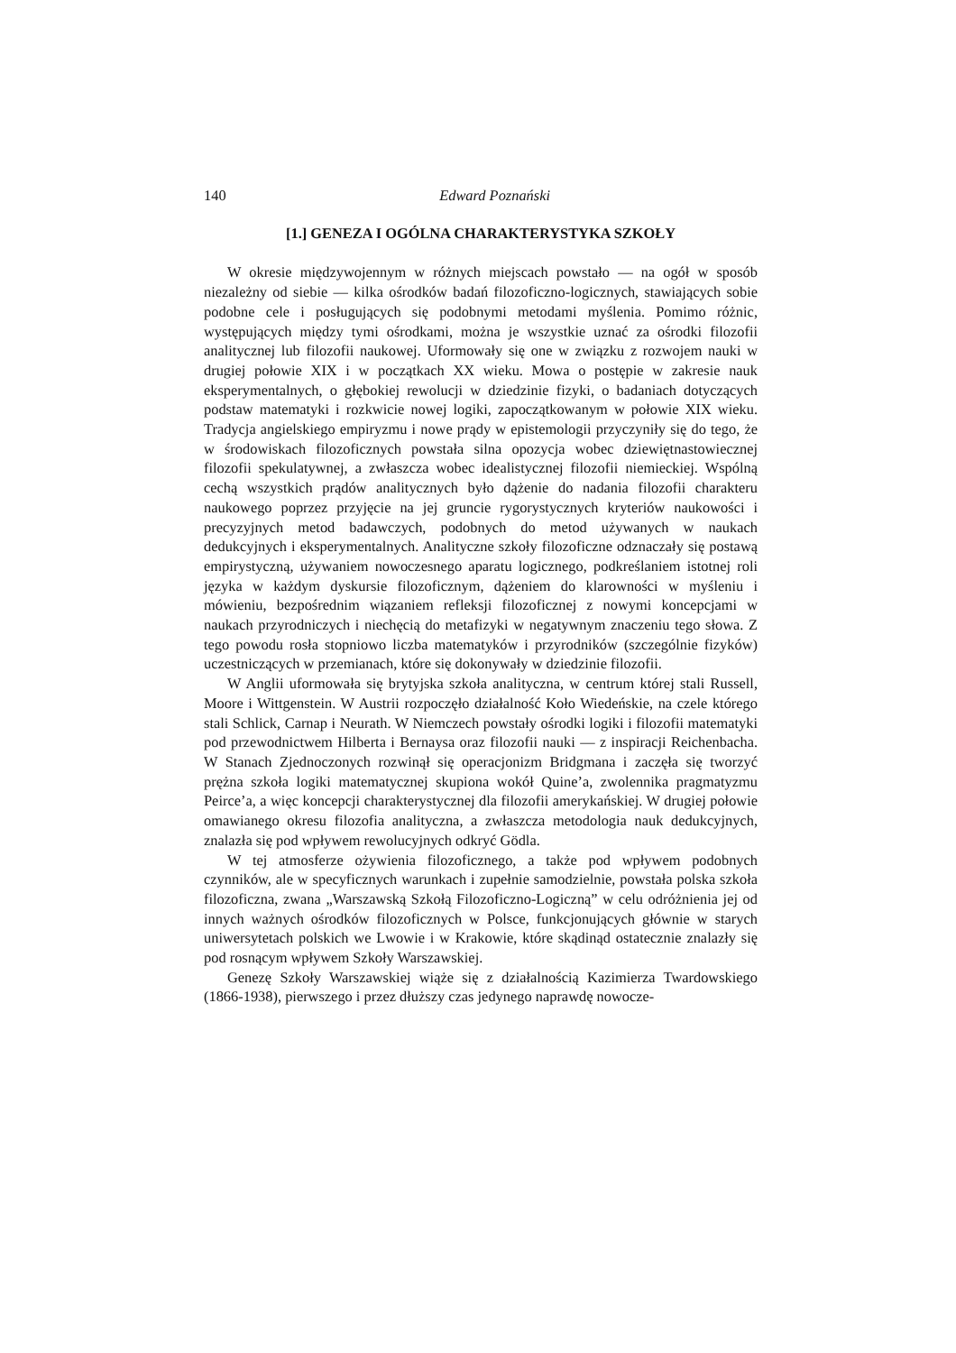140 Edward Poznański
[1.] GENEZA I OGÓLNA CHARAKTERYSTYKA SZKOŁY
W okresie międzywojennym w różnych miejscach powstało — na ogół w sposób niezależny od siebie — kilka ośrodków badań filozoficzno-logicznych, stawiających sobie podobne cele i posługujących się podobnymi metodami myślenia. Pomimo różnic, występujących między tymi ośrodkami, można je wszystkie uznać za ośrodki filozofii analitycznej lub filozofii naukowej. Uformowały się one w związku z rozwojem nauki w drugiej połowie XIX i w początkach XX wieku. Mowa o postępie w zakresie nauk eksperymentalnych, o głębokiej rewolucji w dziedzinie fizyki, o badaniach dotyczących podstaw matematyki i rozkwicie nowej logiki, zapoczątkowanym w połowie XIX wieku. Tradycja angielskiego empiryzmu i nowe prądy w epistemologii przyczyniły się do tego, że w środowiskach filozoficznych powstała silna opozycja wobec dziewiętnastowiecznej filozofii spekulatywnej, a zwłaszcza wobec idealistycznej filozofii niemieckiej. Wspólną cechą wszystkich prądów analitycznych było dążenie do nadania filozofii charakteru naukowego poprzez przyjęcie na jej gruncie rygorystycznych kryteriów naukowości i precyzyjnych metod badawczych, podobnych do metod używanych w naukach dedukcyjnych i eksperymentalnych. Analityczne szkoły filozoficzne odznaczały się postawą empirystyczną, używaniem nowoczesnego aparatu logicznego, podkreślaniem istotnej roli języka w każdym dyskursie filozoficznym, dążeniem do klarowności w myśleniu i mówieniu, bezpośrednim wiązaniem refleksji filozoficznej z nowymi koncepcjami w naukach przyrodniczych i niechęcią do metafizyki w negatywnym znaczeniu tego słowa. Z tego powodu rosła stopniowo liczba matematyków i przyrodników (szczególnie fizyków) uczestniczących w przemianach, które się dokonywały w dziedzinie filozofii.
W Anglii uformowała się brytyjska szkoła analityczna, w centrum której stali Russell, Moore i Wittgenstein. W Austrii rozpoczęło działalność Koło Wiedeńskie, na czele którego stali Schlick, Carnap i Neurath. W Niemczech powstały ośrodki logiki i filozofii matematyki pod przewodnictwem Hilberta i Bernaysa oraz filozofii nauki — z inspiracji Reichenbacha. W Stanach Zjednoczonych rozwinął się operacjonizm Bridgmana i zaczęła się tworzyć prężna szkoła logiki matematycznej skupiona wokół Quine’a, zwolennika pragmatyzmu Peirce’a, a więc koncepcji charakterystycznej dla filozofii amerykańskiej. W drugiej połowie omawianego okresu filozofia analityczna, a zwłaszcza metodologia nauk dedukcyjnych, znalazła się pod wpływem rewolucyjnych odkryć Gödla.
W tej atmosferze ożywienia filozoficznego, a także pod wpływem podobnych czynników, ale w specyficznych warunkach i zupełnie samodzielnie, powstała polska szkoła filozoficzna, zwana „Warszawską Szkołą Filozoficzno-Logiczną” w celu odróżnienia jej od innych ważnych ośrodków filozoficznych w Polsce, funkcjonujących głównie w starych uniwersytetach polskich we Lwowie i w Krakowie, które skądinąd ostatecznie znalazły się pod rosnącym wpływem Szkoły Warszawskiej.
Genezę Szkoły Warszawskiej wiąże się z działalnością Kazimierza Twardowskiego (1866-1938), pierwszego i przez dłuższy czas jedynego naprawdę nowocze-